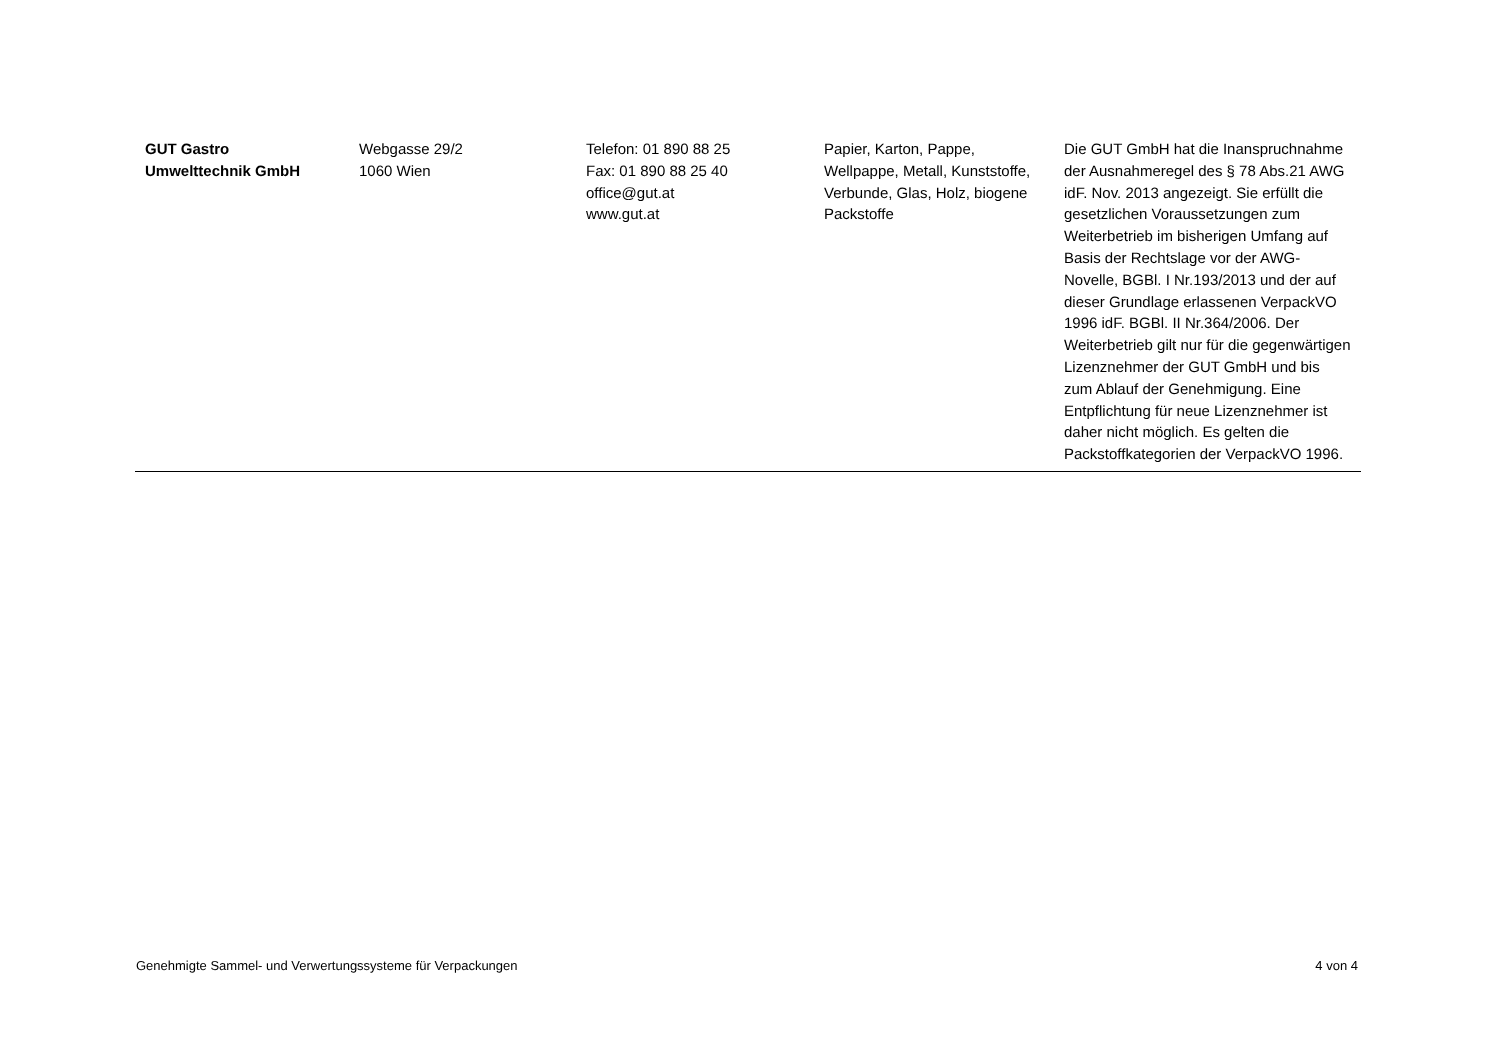| GUT Gastro Umwelttechnik GmbH | Webgasse 29/2 1060 Wien | Telefon: 01 890 88 25 Fax: 01 890 88 25 40 office@gut.at www.gut.at | Papier, Karton, Pappe, Wellpappe, Metall, Kunststoffe, Verbunde, Glas, Holz, biogene Packstoffe | Die GUT GmbH hat die Inanspruchnahme der Ausnahmeregel des § 78 Abs.21 AWG idF. Nov. 2013 angezeigt. Sie erfüllt die gesetzlichen Voraussetzungen zum Weiterbetrieb im bisherigen Umfang auf Basis der Rechtslage vor der AWG-Novelle, BGBl. I Nr.193/2013 und der auf dieser Grundlage erlassenen VerpackVO 1996 idF. BGBl. II Nr.364/2006. Der Weiterbetrieb gilt nur für die gegenwärtigen Lizenznehmer der GUT GmbH und bis zum Ablauf der Genehmigung. Eine Entpflichtung für neue Lizenznehmer ist daher nicht möglich. Es gelten die Packstoffkategorien der VerpackVO 1996. |
Genehmigte Sammel- und Verwertungssysteme für Verpackungen 4 von 4